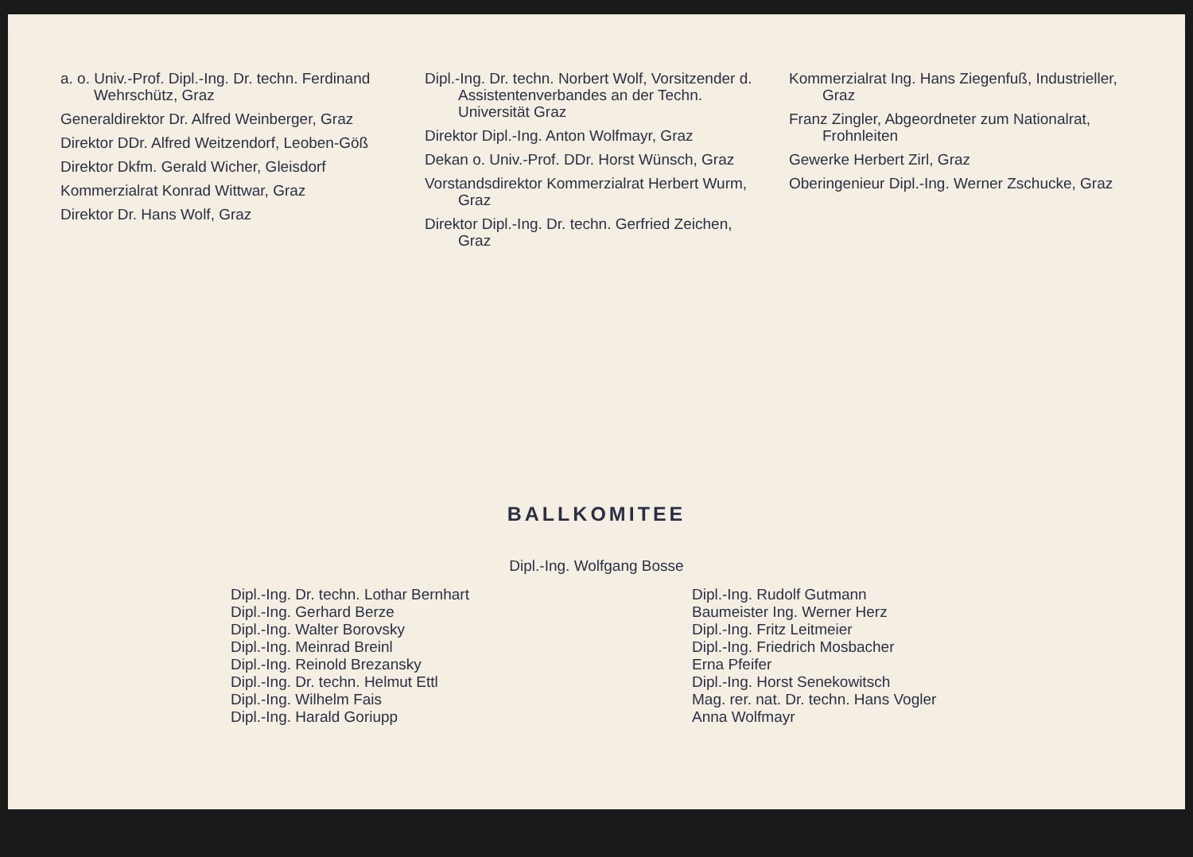a. o. Univ.-Prof. Dipl.-Ing. Dr. techn. Ferdinand Wehrschütz, Graz
Generaldirektor Dr. Alfred Weinberger, Graz
Direktor DDr. Alfred Weitzendorf, Leoben-Göß
Direktor Dkfm. Gerald Wicher, Gleisdorf
Kommerzialrat Konrad Wittwar, Graz
Direktor Dr. Hans Wolf, Graz
Dipl.-Ing. Dr. techn. Norbert Wolf, Vorsitzender d. Assistentenverbandes an der Techn. Universität Graz
Direktor Dipl.-Ing. Anton Wolfmayr, Graz
Dekan o. Univ.-Prof. DDr. Horst Wünsch, Graz
Vorstandsdirektor Kommerzialrat Herbert Wurm, Graz
Direktor Dipl.-Ing. Dr. techn. Gerfried Zeichen, Graz
Kommerzialrat Ing. Hans Ziegenfuß, Industrieller, Graz
Franz Zingler, Abgeordneter zum Nationalrat, Frohnleiten
Gewerke Herbert Zirl, Graz
Oberingenieur Dipl.-Ing. Werner Zschucke, Graz
BALLKOMITEE
Dipl.-Ing. Wolfgang Bosse
Dipl.-Ing. Dr. techn. Lothar Bernhart
Dipl.-Ing. Gerhard Berze
Dipl.-Ing. Walter Borovsky
Dipl.-Ing. Meinrad Breinl
Dipl.-Ing. Reinold Brezansky
Dipl.-Ing. Dr. techn. Helmut Ettl
Dipl.-Ing. Wilhelm Fais
Dipl.-Ing. Harald Goriupp
Dipl.-Ing. Rudolf Gutmann
Baumeister Ing. Werner Herz
Dipl.-Ing. Fritz Leitmeier
Dipl.-Ing. Friedrich Mosbacher
Erna Pfeifer
Dipl.-Ing. Horst Senekowitsch
Mag. rer. nat. Dr. techn. Hans Vogler
Anna Wolfmayr